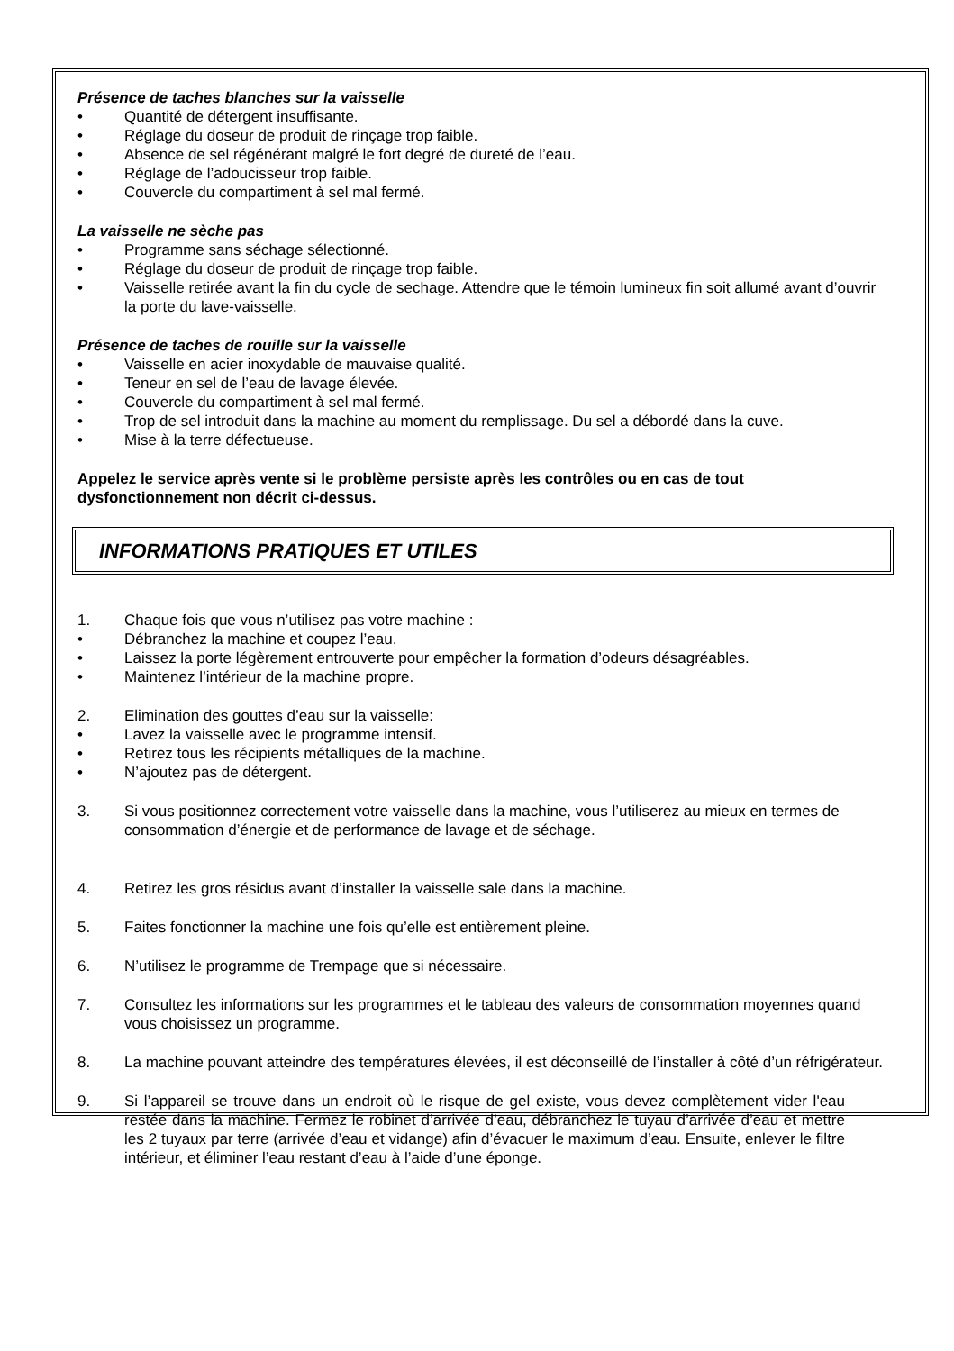Présence de taches blanches sur la vaisselle
• Quantité de détergent insuffisante.
• Réglage du doseur de produit de rinçage trop faible.
• Absence de sel régénérant malgré le fort degré de dureté de l’eau.
• Réglage de l’adoucisseur trop faible.
• Couvercle du compartiment à sel mal fermé.
La vaisselle ne sèche pas
• Programme sans séchage sélectionné.
• Réglage du doseur de produit de rinçage trop faible.
• Vaisselle retirée avant la fin du cycle de sechage. Attendre que le témoin lumineux fin soit allumé avant d’ouvrir la porte du lave-vaisselle.
Présence de taches de rouille sur la vaisselle
• Vaisselle en acier inoxydable de mauvaise qualité.
• Teneur en sel de l’eau de lavage élevée.
• Couvercle du compartiment à sel mal fermé.
• Trop de sel introduit dans la machine au moment du remplissage. Du sel a débordé dans la cuve.
• Mise à la terre défectueuse.
Appelez le service après vente si le problème persiste après les contrôles ou en cas de tout dysfonctionnement non décrit ci-dessus.
INFORMATIONS PRATIQUES ET UTILES
1. Chaque fois que vous n’utilisez pas votre machine :
• Débranchez la machine et coupez l’eau.
• Laissez la porte légèrement entrouverte pour empêcher la formation d’odeurs désagréables.
• Maintenez l’intérieur de la machine propre.
2. Elimination des gouttes d’eau sur la vaisselle:
• Lavez la vaisselle avec le programme intensif.
• Retirez tous les récipients métalliques de la machine.
• N’ajoutez pas de détergent.
3. Si vous positionnez correctement votre vaisselle dans la machine, vous l’utiliserez au mieux en termes de consommation d’énergie et de performance de lavage et de séchage.
4. Retirez les gros résidus avant d’installer la vaisselle sale dans la machine.
5. Faites fonctionner la machine une fois qu’elle est entièrement pleine.
6. N’utilisez le programme de Trempage que si nécessaire.
7. Consultez les informations sur les programmes et le tableau des valeurs de consommation moyennes quand vous choisissez un programme.
8. La machine pouvant atteindre des températures élevées, il est déconseillé de l’installer à côté d’un réfrigérateur.
9. Si l’appareil se trouve dans un endroit où le risque de gel existe, vous devez complètement vider l'eau restée dans la machine. Fermez le robinet d’arrivée d’eau, débranchez le tuyau d’arrivée d’eau et mettre les 2 tuyaux par terre (arrivée d’eau et vidange) afin d’évacuer le maximum d’eau. Ensuite, enlever le filtre intérieur, et éliminer l’eau restant d’eau à l’aide d’une éponge.